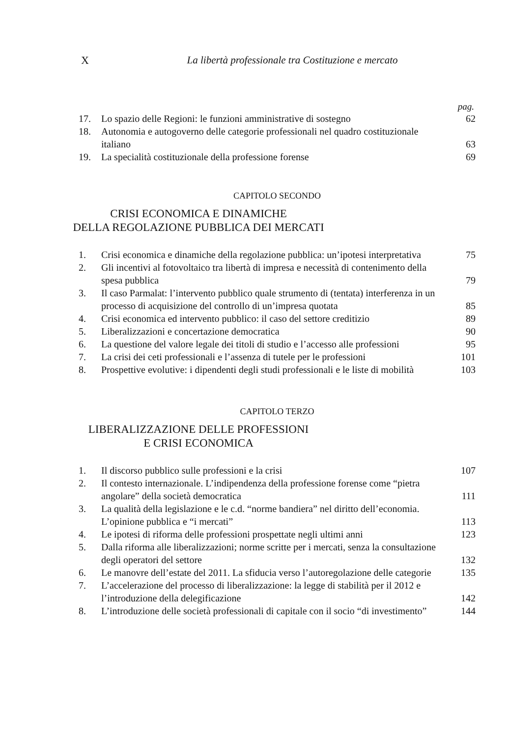X La libertà professionale tra Costituzione e mercato
pag.
| 17. | Lo spazio delle Regioni: le funzioni amministrative di sostegno | 62 |
| 18. | Autonomia e autogoverno delle categorie professionali nel quadro costituzionale italiano | 63 |
| 19. | La specialità costituzionale della professione forense | 69 |
CAPITOLO SECONDO
CRISI ECONOMICA E DINAMICHE
DELLA REGOLAZIONE PUBBLICA DEI MERCATI
| 1. | Crisi economica e dinamiche della regolazione pubblica: un’ipotesi interpretativa | 75 |
| 2. | Gli incentivi al fotovoltaico tra libertà di impresa e necessità di contenimento della spesa pubblica | 79 |
| 3. | Il caso Parmalat: l’intervento pubblico quale strumento di (tentata) interferenza in un processo di acquisizione del controllo di un’impresa quotata | 85 |
| 4. | Crisi economica ed intervento pubblico: il caso del settore creditizio | 89 |
| 5. | Liberalizzazioni e concertazione democratica | 90 |
| 6. | La questione del valore legale dei titoli di studio e l’accesso alle professioni | 95 |
| 7. | La crisi dei ceti professionali e l’assenza di tutele per le professioni | 101 |
| 8. | Prospettive evolutive: i dipendenti degli studi professionali e le liste di mobilità | 103 |
CAPITOLO TERZO
LIBERALIZZAZIONE DELLE PROFESSIONI
E CRISI ECONOMICA
| 1. | Il discorso pubblico sulle professioni e la crisi | 107 |
| 2. | Il contesto internazionale. L’indipendenza della professione forense come “pietra angolare” della società democratica | 111 |
| 3. | La qualità della legislazione e le c.d. “norme bandiera” nel diritto dell’economia. L’opinione pubblica e “i mercati” | 113 |
| 4. | Le ipotesi di riforma delle professioni prospettate negli ultimi anni | 123 |
| 5. | Dalla riforma alle liberalizzazioni; norme scritte per i mercati, senza la consultazione degli operatori del settore | 132 |
| 6. | Le manovre dell’estate del 2011. La sfiducia verso l’autoregolazione delle categorie | 135 |
| 7. | L’accelerazione del processo di liberalizzazione: la legge di stabilità per il 2012 e l’introduzione della delegificazione | 142 |
| 8. | L’introduzione delle società professionali di capitale con il socio “di investimento” | 144 |